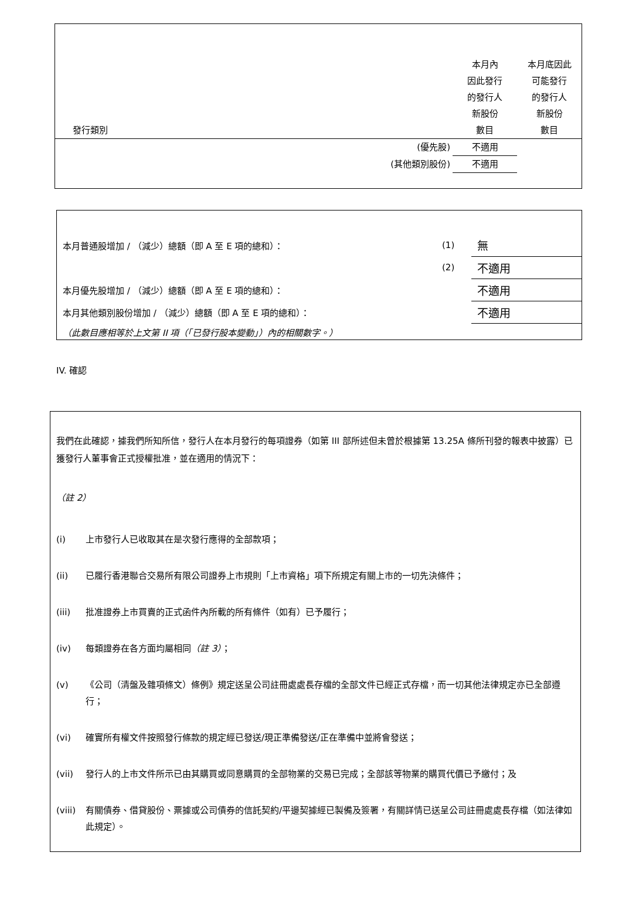| 發行類別 | 本月內 因此發行 的發行人 新股份 數目 | 本月底因此 可能發行 的發行人 新股份 數目 |
| (優先股) | 不適用 | |
| (其他類別股份) | 不適用 | |
| 本月普通股增加 / （減少）總額（即 A 至 E 項的總和）： | (1) | 無 |
| | (2) | 不適用 |
| 本月優先股增加 / （減少）總額（即 A 至 E 項的總和）： | | 不適用 |
| 本月其他類別股份增加 / （減少）總額（即 A 至 E 項的總和）： | | 不適用 |
| （此數目應相等於上文第 II 項（「已發行股本變動」）內的相關數字。） | | |
IV. 確認
我們在此確認，據我們所知所信，發行人在本月發行的每項證券（如第 III 部所述但未曾於根據第 13.25A 條所刊發的報表中披露）已獲發行人董事會正式授權批准，並在適用的情況下：
（註 2）
(i) 上市發行人已收取其在是次發行應得的全部款項；
(ii) 已履行香港聯合交易所有限公司證券上市規則「上市資格」項下所規定有關上市的一切先決條件；
(iii) 批准證券上市買賣的正式函件內所載的所有條件（如有）已予履行；
(iv) 每類證券在各方面均屬相同（註 3）；
(v) 《公司（清盤及雜項條文）條例》規定送呈公司註冊處處長存檔的全部文件已經正式存檔，而一切其他法律規定亦已全部遵行；
(vi) 確實所有權文件按照發行條款的規定經已發送/現正準備發送/正在準備中並將會發送；
(vii) 發行人的上市文件所示已由其購買或同意購買的全部物業的交易已完成；全部該等物業的購買代價已予繳付；及
(viii) 有關債券、借貸股份、票據或公司債券的信託契約/平邊契據經已製備及簽署，有關詳情已送呈公司註冊處處長存檔（如法律如此規定）。